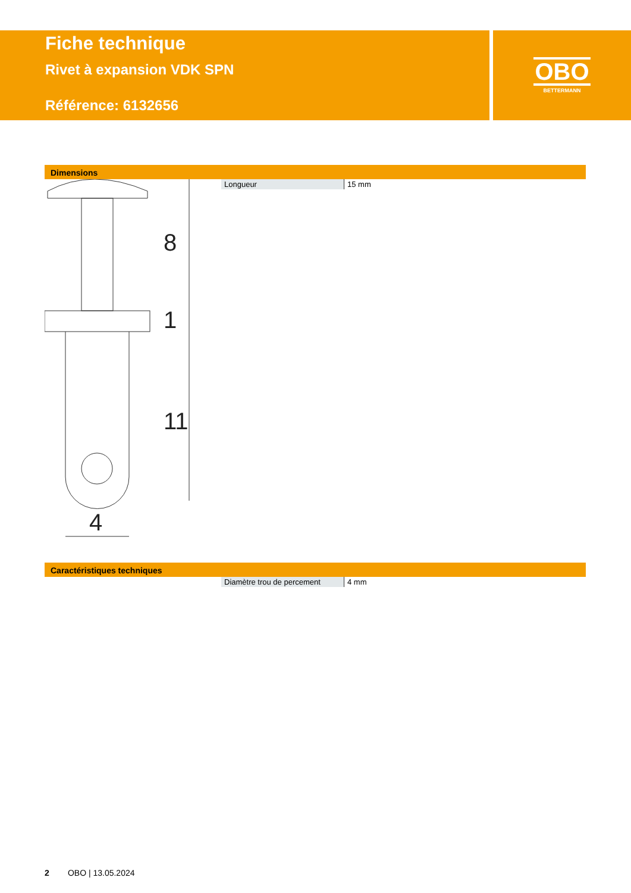Fiche technique
Rivet à expansion VDK SPN
Référence: 6132656
OBO
BETTERMANN
Dimensions
8
1
11
4
| Longueur | 15 mm |
Caractéristiques techniques
| Diamètre trou de percement | 4 mm |
2 OBO | 13.05.2024